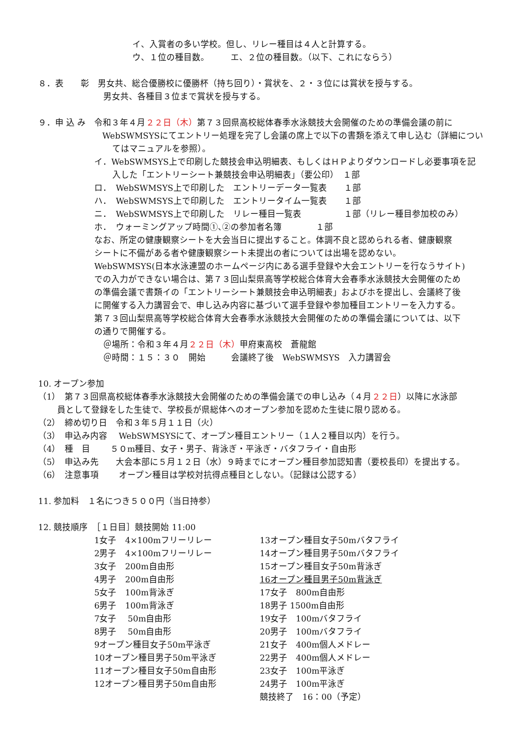イ、入賞者の多い学校。但し、リレー種目は４人と計算する。
ウ、１位の種目数。　　　エ、２位の種目数。（以下、これにならう）
８．表　　彰　男女共、総合優勝校に優勝杯（持ち回り）・賞状を、２・３位には賞状を授与する。
男女共、各種目３位まで賞状を授与する。
９．申 込 み　令和３年４月２２日（木）第７３回県高校総体春季水泳競技大会開催のための準備会議の前に
WebSWMSYSにてエントリー処理を完了し会議の席上で以下の書類を添えて申し込む（詳細につい
てはマニュアルを参照）。
イ．WebSWMSYS上で印刷した競技会申込明細表、もしくはＨＰよりダウンロードし必要事項を記
入した「エントリーシート兼競技会申込明細表」（要公印）　１部
ロ．　WebSWMSYS上で印刷した　エントリーデータ一覧表　　１部
ハ．　WebSWMSYS上で印刷した　エントリータイム一覧表　　１部
ニ．　WebSWMSYS上で印刷した　リレー種目一覧表　　　　　１部（リレー種目参加校のみ）
ホ．　ウォーミングアップ時間①､②の参加者名簿　　　　１部
なお、所定の健康観察シートを大会当日に提出すること。体調不良と認められる者、健康観察
シートに不備がある者や健康観察シート未提出の者については出場を認めない。
WebSWMSYS(日本水泳連盟のホームページ内にある選手登録や大会エントリーを行なうサイト)
での入力ができない場合は、第７３回山梨県高等学校総合体育大会春季水泳競技大会開催のため
の準備会議で書類イの「エントリーシート兼競技会申込明細表」およびホを提出し、会議終了後
に開催する入力講習会で、申し込み内容に基づいて選手登録や参加種目エントリーを入力する。
第７３回山梨県高等学校総合体育大会春季水泳競技大会開催のための準備会議については、以下
の通りで開催する。
＠場所：令和３年４月２２日（木）甲府東高校　蒼龍館
＠時間：１５：３０　開始　　　会議終了後　WebSWMSYS　入力講習会
10. オープン参加
（1）　第７３回県高校総体春季水泳競技大会開催のための準備会議での申し込み（４月２２日）以降に水泳部
員として登録をした生徒で、学校長が県総体へのオープン参加を認めた生徒に限り認める。
（2）　締め切り日　令和３年５月１１日（火）
（3）　申込み内容　 WebSWMSYSにて、オープン種目エントリー（１人２種目以内）を行う。
（4）　種　目　　 ５０m種目、女子・男子、背泳ぎ・平泳ぎ・バタフライ・自由形
（5）　申込み先　　大会本部に５月１２日（水）９時までにオープン種目参加認知書（要校長印）を提出する。
（6）　注意事項　　 オープン種目は学校対抗得点種目としない。（記録は公認する）
11. 参加料　１名につき５００円（当日持参）
12. 競技順序　［１日目］競技開始 11:00
1女子　4×100mフリーリレー
2男子　4×100mフリーリレー
3女子　200m自由形
4男子　200m自由形
5女子　100m背泳ぎ
6男子　100m背泳ぎ
7女子　 50m自由形
8男子　 50m自由形
9オープン種目女子50m平泳ぎ
10オープン種目男子50m平泳ぎ
11オープン種目女子50m自由形
12オープン種目男子50m自由形
13オープン種目女子50mバタフライ
14オープン種目男子50mバタフライ
15オープン種目女子50m背泳ぎ
16オープン種目男子50m背泳ぎ
17女子　800m自由形
18男子 1500m自由形
19女子　100mバタフライ
20男子　100mバタフライ
21女子　400m個人メドレー
22男子　400m個人メドレー
23女子　100m平泳ぎ
24男子　100m平泳ぎ
競技終了　16：00（予定）